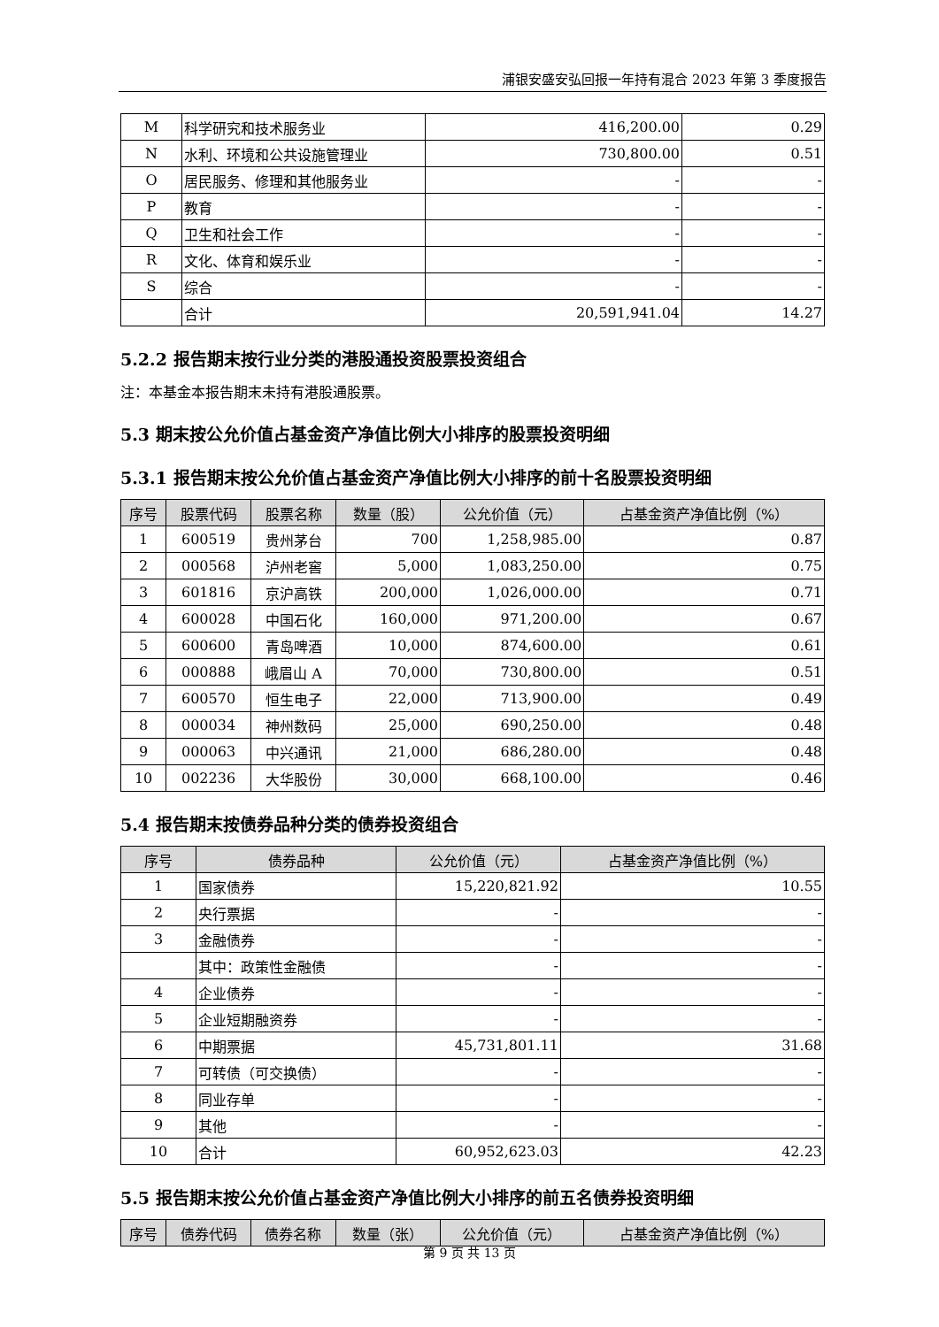浦银安盛安弘回报一年持有混合 2023 年第 3 季度报告
| M | 科学研究和技术服务业 | 416,200.00 | 0.29 |
| N | 水利、环境和公共设施管理业 | 730,800.00 | 0.51 |
| O | 居民服务、修理和其他服务业 | - | - |
| P | 教育 | - | - |
| Q | 卫生和社会工作 | - | - |
| R | 文化、体育和娱乐业 | - | - |
| S | 综合 | - | - |
| | 合计 | 20,591,941.04 | 14.27 |
5.2.2 报告期末按行业分类的港股通投资股票投资组合
注：本基金本报告期末未持有港股通股票。
5.3 期末按公允价值占基金资产净值比例大小排序的股票投资明细
5.3.1 报告期末按公允价值占基金资产净值比例大小排序的前十名股票投资明细
| 序号 | 股票代码 | 股票名称 | 数量（股） | 公允价值（元） | 占基金资产净值比例（%） |
| --- | --- | --- | --- | --- | --- |
| 1 | 600519 | 贵州茅台 | 700 | 1,258,985.00 | 0.87 |
| 2 | 000568 | 泸州老窖 | 5,000 | 1,083,250.00 | 0.75 |
| 3 | 601816 | 京沪高铁 | 200,000 | 1,026,000.00 | 0.71 |
| 4 | 600028 | 中国石化 | 160,000 | 971,200.00 | 0.67 |
| 5 | 600600 | 青岛啤酒 | 10,000 | 874,600.00 | 0.61 |
| 6 | 000888 | 峨眉山 A | 70,000 | 730,800.00 | 0.51 |
| 7 | 600570 | 恒生电子 | 22,000 | 713,900.00 | 0.49 |
| 8 | 000034 | 神州数码 | 25,000 | 690,250.00 | 0.48 |
| 9 | 000063 | 中兴通讯 | 21,000 | 686,280.00 | 0.48 |
| 10 | 002236 | 大华股份 | 30,000 | 668,100.00 | 0.46 |
5.4 报告期末按债券品种分类的债券投资组合
| 序号 | 债券品种 | 公允价值（元） | 占基金资产净值比例（%） |
| --- | --- | --- | --- |
| 1 | 国家债券 | 15,220,821.92 | 10.55 |
| 2 | 央行票据 | - | - |
| 3 | 金融债券 | - | - |
| | 其中：政策性金融债 | - | - |
| 4 | 企业债券 | - | - |
| 5 | 企业短期融资券 | - | - |
| 6 | 中期票据 | 45,731,801.11 | 31.68 |
| 7 | 可转债（可交换债） | - | - |
| 8 | 同业存单 | - | - |
| 9 | 其他 | - | - |
| 10 | 合计 | 60,952,623.03 | 42.23 |
5.5 报告期末按公允价值占基金资产净值比例大小排序的前五名债券投资明细
| 序号 | 债券代码 | 债券名称 | 数量（张） | 公允价值（元） | 占基金资产净值比例（%） |
| --- | --- | --- | --- | --- | --- |
第 9 页 共 13 页